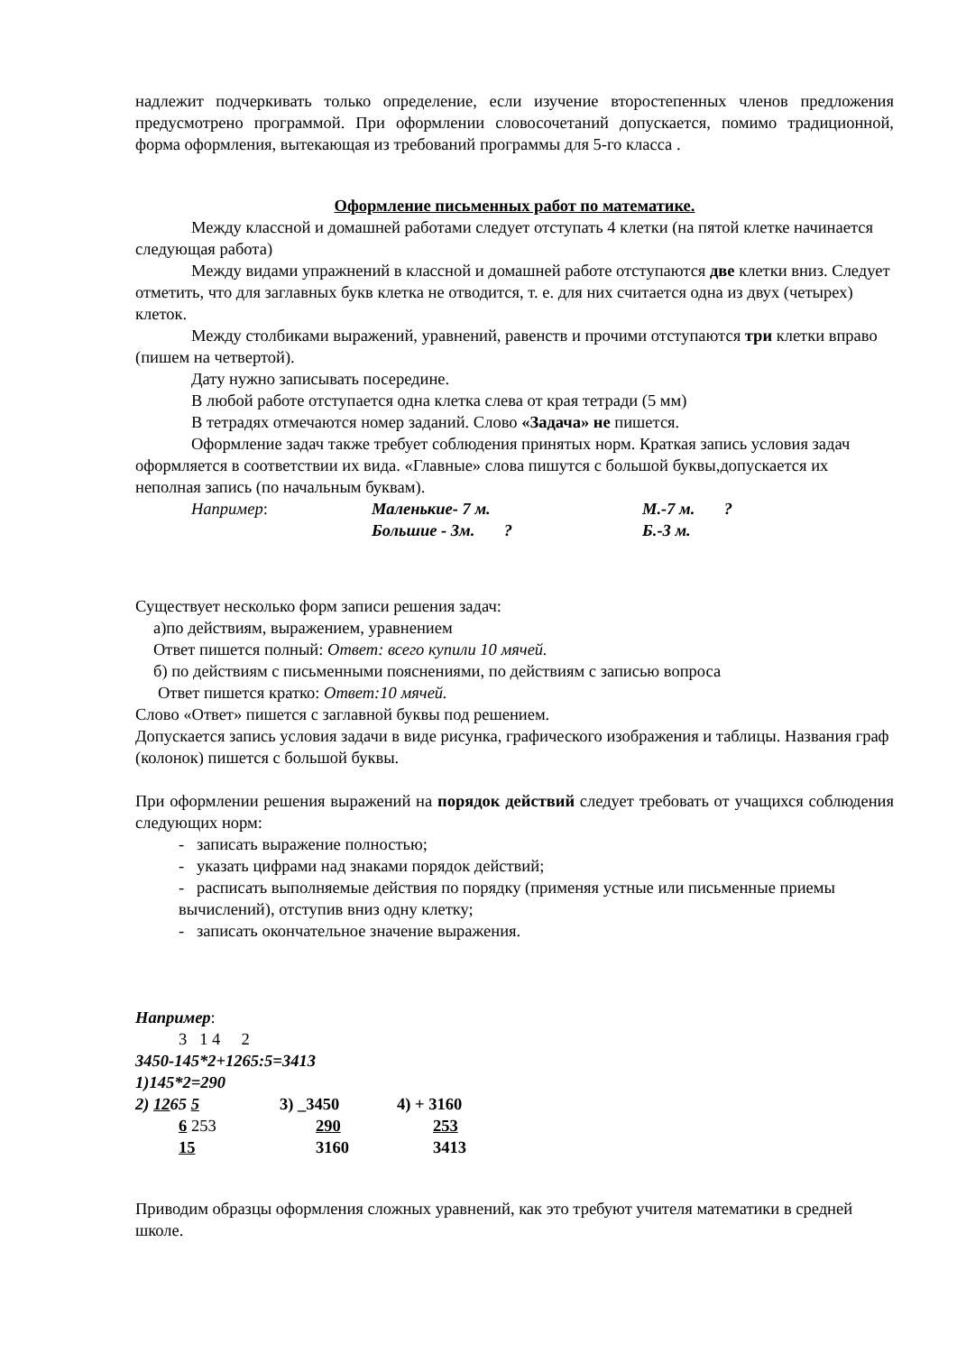надлежит подчеркивать только определение, если изучение второстепенных членов предложения предусмотрено программой. При оформлении словосочетаний допускается, помимо традиционной, форма оформления, вытекающая из требований программы для 5-го класса .
Оформление письменных работ по математике.
Между классной и домашней работами следует отступать 4 клетки (на пятой клетке начинается следующая работа)
Между видами упражнений в классной и домашней работе отступаются две клетки вниз. Следует отметить, что для заглавных букв клетка не отводится, т. е. для них считается одна из двух (четырех) клеток.
Между столбиками выражений, уравнений, равенств и прочими отступаются три клетки вправо (пишем на четвертой).
Дату нужно записывать посередине.
В любой работе отступается одна клетка слева от края тетради (5 мм)
В тетрадях отмечаются номер заданий. Слово «Задача» не пишется.
Оформление задач также требует соблюдения принятых норм. Краткая запись условия задач оформляется в соответствии их вида. «Главные» слова пишутся с большой буквы,допускается их неполная запись (по начальным буквам).
Например: Маленькие- 7 м.
Большие - 3м. ?
М.-7 м. ?
Б.-3 м.
Существует несколько форм записи решения задач:
а)по действиям, выражением, уравнением
Ответ пишется полный: Ответ: всего купили 10 мячей.
б) по действиям с письменными пояснениями, по действиям с записью вопроса
Ответ пишется кратко: Ответ:10 мячей.
Слово «Ответ» пишется с заглавной буквы под решением.
Допускается запись условия задачи в виде рисунка, графического изображения и таблицы. Названия граф (колонок) пишется с большой буквы.
При оформлении решения выражений на порядок действий следует требовать от учащихся соблюдения следующих норм:
- записать выражение полностью;
- указать цифрами над знаками порядок действий;
- расписать выполняемые действия по порядку (применяя устные или письменные приемы вычислений), отступив вниз одну клетку;
- записать окончательное значение выражения.
Например:
3 1 4 2
3450-145*2+1265:5=3413
1)145*2=290
| 2) 12 65 5 | 3) _3450 | 4) + 3160 |
| 6 253 | 290 | 253 |
| 15 | 3160 | 3413 |
Приводим образцы оформления сложных уравнений, как это требуют учителя математики в средней школе.